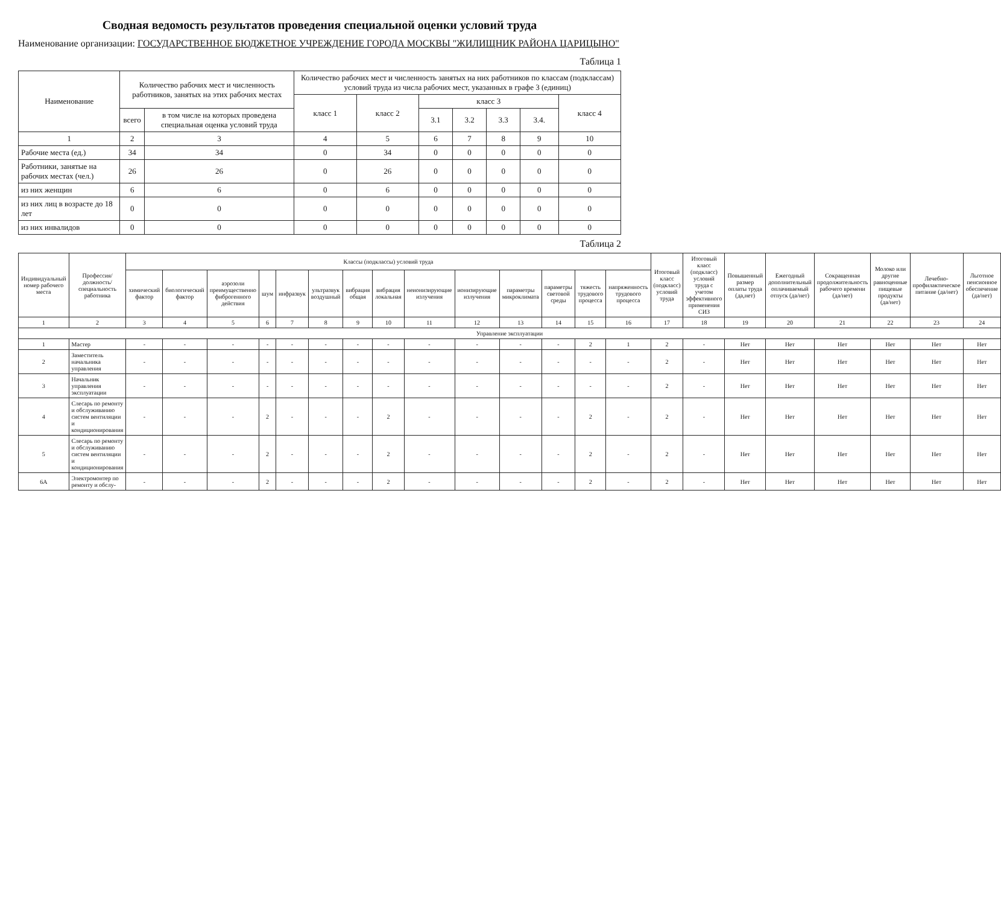Сводная ведомость результатов проведения специальной оценки условий труда
Наименование организации: ГОСУДАРСТВЕННОЕ БЮДЖЕТНОЕ УЧРЕЖДЕНИЕ ГОРОДА МОСКВЫ "ЖИЛИЩНИК РАЙОНА ЦАРИЦЫНО"
Таблица 1
| Наименование | Количество рабочих мест и численность работников, занятых на этих рабочих местах | | Количество рабочих мест и численность занятых на них работников по классам (подклассам) условий труда из числа рабочих мест, указанных в графе 3 (единиц) | | | | | | |
| --- | --- | --- | --- | --- | --- | --- | --- | --- | --- |
| | | | класс 1 | класс 2 | класс 3 | | | | класс 4 |
| | всего | в том числе на которых проведена специальная оценка условий труда | | | 3.1 | 3.2 | 3.3 | 3.4. | |
| 1 | 2 | 3 | 4 | 5 | 6 | 7 | 8 | 9 | 10 |
| Рабочие места (ед.) | 34 | 34 | 0 | 34 | 0 | 0 | 0 | 0 | 0 |
| Работники, занятые на рабочих местах (чел.) | 26 | 26 | 0 | 26 | 0 | 0 | 0 | 0 | 0 |
| из них женщин | 6 | 6 | 0 | 6 | 0 | 0 | 0 | 0 | 0 |
| из них лиц в возрасте до 18 лет | 0 | 0 | 0 | 0 | 0 | 0 | 0 | 0 | 0 |
| из них инвалидов | 0 | 0 | 0 | 0 | 0 | 0 | 0 | 0 | 0 |
Таблица 2
| Индивидуальный номер рабочего места | Профессия/должность/специальность работника | Классы (подклассы) условий труда | | | | | | | | | | | | | | Итоговый класс (подкласс) условий труда | Итоговый класс (подкласс) условий труда с учетом эффективного применения СИЗ | Повышенный размер оплаты труда (да,нет) | Ежегодный дополнительный оплачиваемый отпуск (да/нет) | Сокращенная продолжительность рабочего времени (да/нет) | Молоко или другие равноценные пищевые продукты (да/нет) | Лечебно-профилактическое питание (да/нет) | Льготное пенсионное обеспечение (да/нет) |
| --- | --- | --- | --- | --- | --- | --- | --- | --- | --- | --- | --- | --- | --- | --- | --- | --- | --- | --- | --- | --- | --- | --- | --- |
| | | химический фактор | биологический фактор | аэрозоли преимущественно фиброгенного действия | шум | инфразвук | ультразвук воздушный | вибрация общая | вибрация локальная | неионизирующие излучения | ионизирующие излучения | параметры микроклимата | параметры световой среды | тяжесть трудового процесса | напряженность трудового процесса | | | | | | | | |
| 1 | 2 | 3 | 4 | 5 | 6 | 7 | 8 | 9 | 10 | 11 | 12 | 13 | 14 | 15 | 16 | 17 | 18 | 19 | 20 | 21 | 22 | 23 | 24 |
| Управление эксплуатации | | | | | | | | | | | | | | | | | | | | | | | |
| 1 | Мастер | - | - | - | - | - | - | - | - | - | - | - | - | 2 | 1 | 2 | - | Нет | Нет | Нет | Нет | Нет | Нет |
| 2 | Заместитель начальника управления | - | - | - | - | - | - | - | - | - | - | - | - | - | - | 2 | - | Нет | Нет | Нет | Нет | Нет | Нет |
| 3 | Начальник управления эксплуатации | - | - | - | - | - | - | - | - | - | - | - | - | - | - | 2 | - | Нет | Нет | Нет | Нет | Нет | Нет |
| 4 | Слесарь по ремонту и обслуживанию систем вентиляции и кондиционирования | - | - | - | 2 | - | - | - | 2 | - | - | - | - | 2 | - | 2 | - | Нет | Нет | Нет | Нет | Нет | Нет |
| 5 | Слесарь по ремонту и обслуживанию систем вентиляции и кондиционирования | - | - | - | 2 | - | - | - | 2 | - | - | - | - | 2 | - | 2 | - | Нет | Нет | Нет | Нет | Нет | Нет |
| 6А | Электромонтер по ремонту и обслу- | - | - | - | 2 | - | - | - | 2 | - | - | - | - | 2 | - | 2 | - | Нет | Нет | Нет | Нет | Нет | Нет |